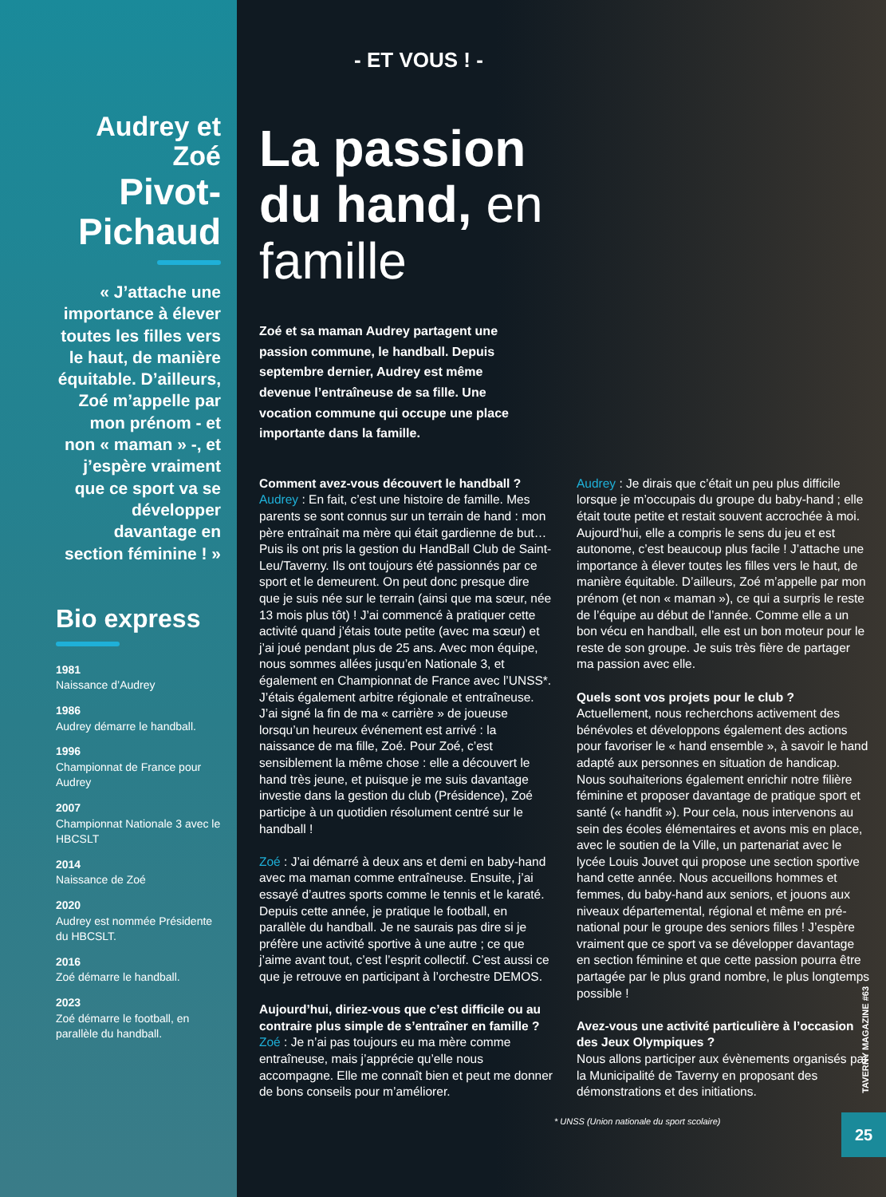Audrey et Zoé
Pivot-Pichaud
« J’attache une importance à élever toutes les filles vers le haut, de manière équitable. D’ailleurs, Zoé m’appelle par mon prénom - et non « maman » -, et j’espère vraiment que ce sport va se développer davantage en section féminine ! »
Bio express
1981
Naissance d’Audrey
1986
Audrey démarre le handball.
1996
Championnat de France pour Audrey
2007
Championnat Nationale 3 avec le HBCSLT
2014
Naissance de Zoé
2020
Audrey est nommée Présidente du HBCSLT.
2016
Zoé démarre le handball.
2023
Zoé démarre le football, en parallèle du handball.
- ET VOUS ! -
La passion du hand, en famille
Zoé et sa maman Audrey partagent une passion commune, le handball. Depuis septembre dernier, Audrey est même devenue l’entraîneuse de sa fille. Une vocation commune qui occupe une place importante dans la famille.
Comment avez-vous découvert le handball ?
Audrey : En fait, c’est une histoire de famille. Mes parents se sont connus sur un terrain de hand : mon père entraînait ma mère qui était gardienne de but… Puis ils ont pris la gestion du HandBall Club de Saint-Leu/Taverny. Ils ont toujours été passionnés par ce sport et le demeurent. On peut donc presque dire que je suis née sur le terrain (ainsi que ma sœur, née 13 mois plus tôt) ! J’ai commencé à pratiquer cette activité quand j’étais toute petite (avec ma sœur) et j’ai joué pendant plus de 25 ans. Avec mon équipe, nous sommes allées jusqu’en Nationale 3, et également en Championnat de France avec l’UNSS*. J’étais également arbitre régionale et entraîneuse. J’ai signé la fin de ma « carrière » de joueuse lorsqu’un heureux événement est arrivé : la naissance de ma fille, Zoé. Pour Zoé, c’est sensiblement la même chose : elle a découvert le hand très jeune, et puisque je me suis davantage investie dans la gestion du club (Présidence), Zoé participe à un quotidien résolument centré sur le handball !
Zoé : J’ai démarré à deux ans et demi en baby-hand avec ma maman comme entraîneuse. Ensuite, j’ai essayé d’autres sports comme le tennis et le karaté. Depuis cette année, je pratique le football, en parallèle du handball. Je ne saurais pas dire si je préfère une activité sportive à une autre ; ce que j’aime avant tout, c’est l’esprit collectif. C’est aussi ce que je retrouve en participant à l’orchestre DEMOS.
Aujourd’hui, diriez-vous que c’est difficile ou au contraire plus simple de s’entraîner en famille ?
Zoé : Je n’ai pas toujours eu ma mère comme entraîneuse, mais j’apprécie qu’elle nous accompagne. Elle me connaît bien et peut me donner de bons conseils pour m’améliorer.
Audrey : Je dirais que c’était un peu plus difficile lorsque je m’occupais du groupe du baby-hand ; elle était toute petite et restait souvent accrochée à moi. Aujourd’hui, elle a compris le sens du jeu et est autonome, c’est beaucoup plus facile ! J’attache une importance à élever toutes les filles vers le haut, de manière équitable. D’ailleurs, Zoé m’appelle par mon prénom (et non « maman »), ce qui a surpris le reste de l’équipe au début de l’année. Comme elle a un bon vécu en handball, elle est un bon moteur pour le reste de son groupe. Je suis très fière de partager ma passion avec elle.
Quels sont vos projets pour le club ?
Actuellement, nous recherchons activement des bénévoles et développons également des actions pour favoriser le « hand ensemble », à savoir le hand adapté aux personnes en situation de handicap. Nous souhaiterions également enrichir notre filière féminine et proposer davantage de pratique sport et santé (« handfit »). Pour cela, nous intervenons au sein des écoles élémentaires et avons mis en place, avec le soutien de la Ville, un partenariat avec le lycée Louis Jouvet qui propose une section sportive hand cette année. Nous accueillons hommes et femmes, du baby-hand aux seniors, et jouons aux niveaux départemental, régional et même en pré-national pour le groupe des seniors filles ! J’espère vraiment que ce sport va se développer davantage en section féminine et que cette passion pourra être partagée par le plus grand nombre, le plus longtemps possible !
Avez-vous une activité particulière à l’occasion des Jeux Olympiques ?
Nous allons participer aux évènements organisés par la Municipalité de Taverny en proposant des démonstrations et des initiations.
* UNSS (Union nationale du sport scolaire)
TAVERNY MAGAZINE #63
25